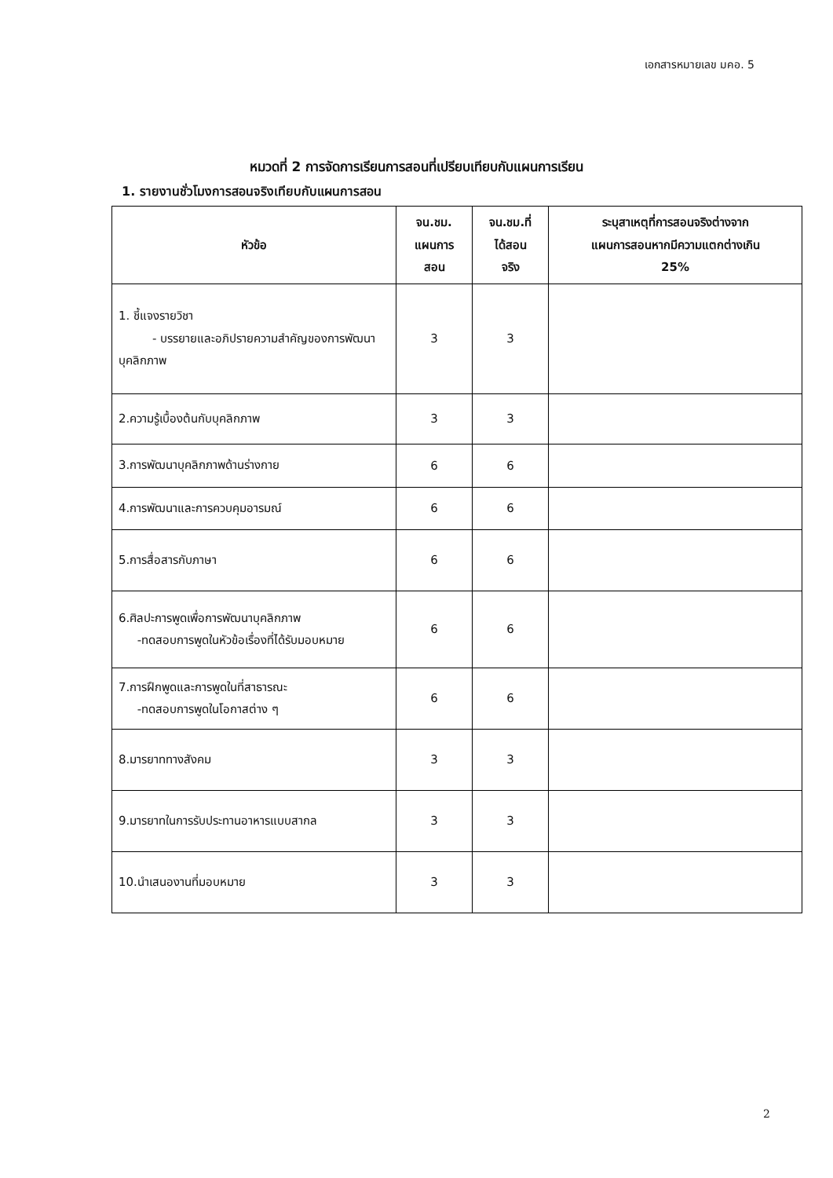เอกสารหมายเลข มคอ. 5
หมวดที่ 2 การจัดการเรียนการสอนที่เปรียบเทียบกับแผนการเรียน
1. รายงานชั่วโมงการสอนจริงเทียบกับแผนการสอน
| หัวข้อ | จน.ชม. แผนการ สอน | จน.ชม.ที่ ได้สอน จริง | ระบุสาเหตุที่การสอนจริงต่างจาก แผนการสอนหากมีความแตกต่างเกิน 25% |
| --- | --- | --- | --- |
| 1. ชี้แจงรายวิชา - บรรยายและอภิปรายความสำคัญของการพัฒนาบุคลิกภาพ | 3 | 3 | |
| 2.ความรู้เบื้องต้นกับบุคลิกภาพ | 3 | 3 | |
| 3.การพัฒนาบุคลิกภาพด้านร่างกาย | 6 | 6 | |
| 4.การพัฒนาและการควบคุมอารมณ์ | 6 | 6 | |
| 5.การสื่อสารกับภาษา | 6 | 6 | |
| 6.ศิลปะการพูดเพื่อการพัฒนาบุคลิกภาพ -ทดสอบการพูดในหัวข้อเรื่องที่ได้รับมอบหมาย | 6 | 6 | |
| 7.การฝึกพูดและการพูดในที่สาธารณะ -ทดสอบการพูดในโอกาสต่าง ๆ | 6 | 6 | |
| 8.มารยาททางสังคม | 3 | 3 | |
| 9.มารยาทในการรับประทานอาหารแบบสากล | 3 | 3 | |
| 10.นำเสนองานที่มอบหมาย | 3 | 3 | |
2